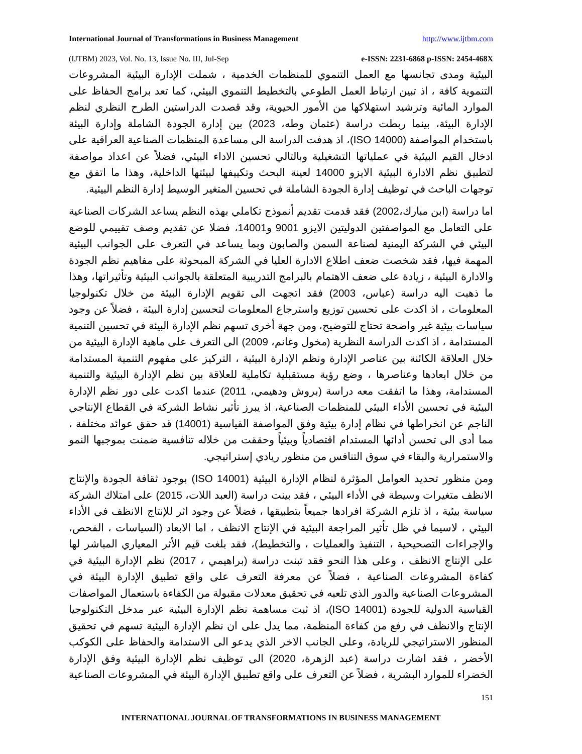International Journal of Transformations in Business Management http://www.ijtbm.com
(IJTBM) 2023, Vol. No. 13, Issue No. III, Jul-Sep e-ISSN: 2231-6868 p-ISSN: 2454-468X
البيئية ومدى تجانسها مع العمل التنموي للمنظمات الخدمية ، شملت الإدارة البيئية المشروعات التنموية كافة ، اذ تبين ارتباط العمل الطوعي بالتخطيط التنموي البيئي، كما تعد برامج الحفاظ على الموارد المائية وترشيد استهلاكها من الأمور الحيوية، وقد قصدت الدراستين الطرح النظري لنظم الإدارة البيئة، بينما ربطت دراسة (عثمان وطه، 2023) بين إدارة الجودة الشاملة وإدارة البيئة باستخدام المواصفة (ISO 14000)، اذ هدفت الدراسة الى مساعدة المنظمات الصناعية العراقية على ادخال القيم البيئية في عملياتها التشغيلية وبالتالي تحسين الاداء البيئي، فضلاً عن اعداد مواصفة لتطبيق نظم الادارة البيئية الايزو 14000 لعينة البحث وتكييفها لبيئتها الداخلية، وهذا ما اتفق مع توجهات الباحث في توظيف إدارة الجودة الشاملة في تحسين المتغير الوسيط إدارة النظم البيئية.
اما دراسة (ابن مبارك،2002) فقد قدمت تقديم أنموذج تكاملي بهذه النظم يساعد الشركات الصناعية على التعامل مع المواصفتين الدوليتين الايزو 9001 و14001، فضلا عن تقديم وصف تقييمي للوضع البيئي في الشركة اليمنية لصناعة السمن والصابون وبما يساعد في التعرف على الجوانب البيئية المهمة فيها، فقد شخصت ضعف اطلاع الادارة العليا في الشركة المبحوثة على مفاهيم نظم الجودة والادارة البيئية ، زيادة على ضعف الاهتمام بالبرامج التدريبية المتعلقة بالجوانب البيئية وتأثيراتها، وهذا ما ذهبت اليه دراسة (عباس، 2003) فقد اتجهت الى تقويم الإدارة البيئة من خلال تكنولوجيا المعلومات ، اذ اكدت على تحسين توزيع واسترجاع المعلومات لتحسين إدارة البيئة ، فضلاً عن وجود سياسات بيئية غير واضحة تحتاج للتوضيح، ومن جهة أخرى تسهم نظم الإدارة البيئة في تحسين التنمية المستدامة ، اذ اكدت الدراسة النظرية (مخول وغانم، 2009) الى التعرف على ماهية الإدارة البيئية من خلال العلاقة الكائنة بين عناصر الإدارة ونظم الإدارة البيئية ، التركيز على مفهوم التنمية المستدامة من خلال ابعادها وعناصرها ، وضع رؤية مستقبلية تكاملية للعلاقة بين نظم الإدارة البيئية والتنمية المستدامة، وهذا ما اتفقت معه دراسة (بروش ودهيمي، 2011) عندما اكدت على دور نظم الإدارة البيئية في تحسين الأداء البيئي للمنظمات الصناعية، اذ يبرز تأثير نشاط الشركة في القطاع الإنتاجي الناجم عن انخراطها في نظام إدارة بيئية وفق المواصفة القياسية (14001) قد حقق عوائد مختلفة ، مما أدى الى تحسن أدائها المستدام اقتصادياً وبيئياً وحققت من خلاله تنافسية ضمنت بموجبها النمو والاستمرارية والبقاء في سوق التنافس من منظور ريادي إستراتيجي.
ومن منظور تحديد العوامل المؤثرة لنظام الإدارة البيئية (ISO 14001) بوجود ثقافة الجودة والإنتاج الانظف متغيرات وسيطة في الأداء البيئي ، فقد بينت دراسة (العبد اللات، 2015) على امتلاك الشركة سياسة بيئية ، اذ تلزم الشركة افرادها جميعاً بتطبيقها ، فضلاً عن وجود اثر للإنتاج الانظف في الأداء البيئي ، لاسيما في ظل تأثير المراجعة البيئية في الإنتاج الانظف ، اما الابعاد (السياسات ، الفحص، والإجراءات التصحيحية ، التنفيذ والعمليات ، والتخطيط)، فقد بلغت قيم الأثر المعياري المباشر لها على الإنتاج الانظف ، وعلى هذا النحو فقد تبنت دراسة (براهيمي ، 2017) نظم الإدارة البيئية في كفاءة المشروعات الصناعية ، فضلاً عن معرفة التعرف على واقع تطبيق الإدارة البيئة في المشروعات الصناعية والدور الذي تلعبه في تحقيق معدلات مقبولة من الكفاءة باستعمال المواصفات القياسية الدولية للجودة (ISO 14001)، اذ ثبت مساهمة نظم الإدارة البيئية عبر مدخل التكنولوجيا الإنتاج والانظف في رفع من كفاءة المنظمة، مما يدل على ان نظم الإدارة البيئية تسهم في تحقيق المنظور الاستراتيجي للريادة، وعلى الجانب الاخر الذي يدعو الى الاستدامة والحفاظ على الكوكب الأخضر ، فقد اشارت دراسة (عبد الزهرة، 2020) الى توظيف نظم الإدارة البيئية وفق الإدارة الخضراء للموارد البشرية ، فضلاً عن التعرف على واقع تطبيق الإدارة البيئة في المشروعات الصناعية
151
INTERNATIONAL JOURNAL OF TRANSFORMATIONS IN BUSINESS MANAGEMENT